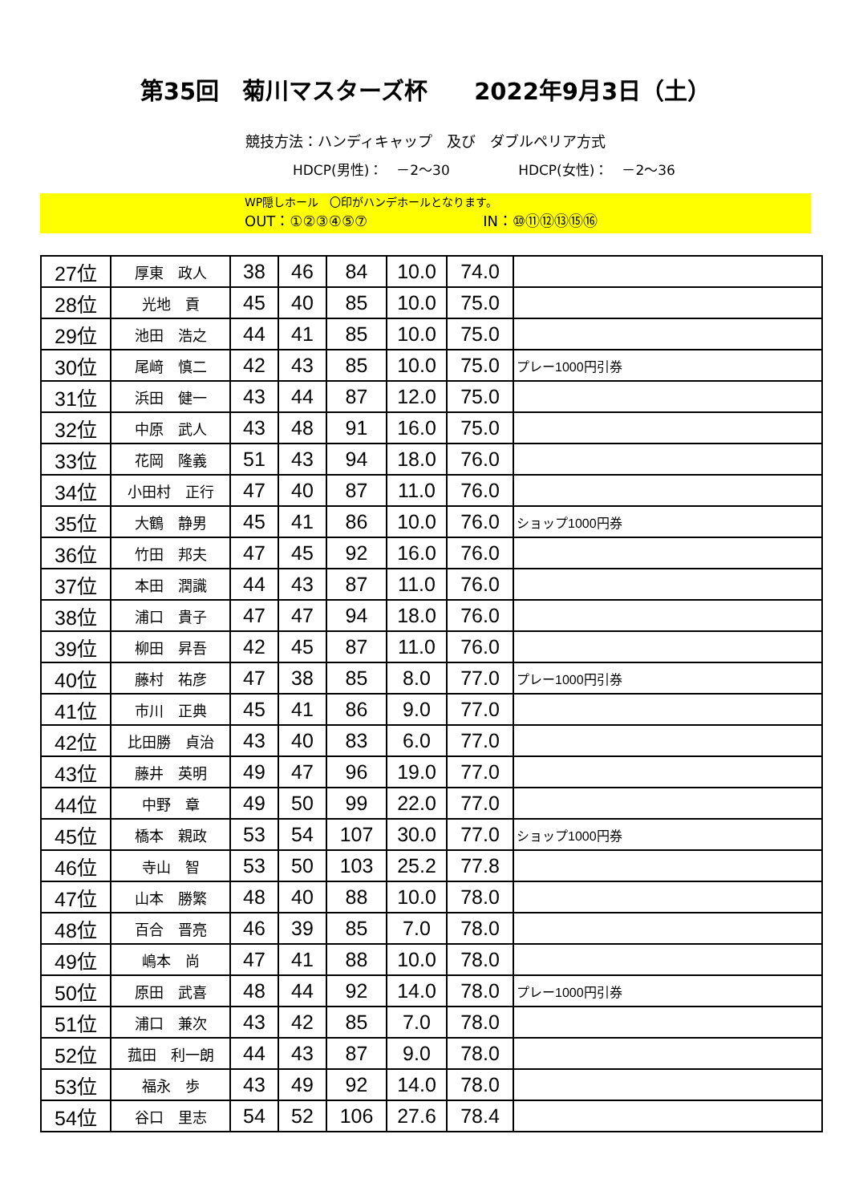第35回　菊川マスターズ杯　　2022年9月3日（土）
競技方法：ハンディキャップ　及び　ダブルペリア方式
HDCP(男性)：　－2～30 HDCP(女性)：　－2～36
WP隠しホール　〇印がハンデホールとなります。
OUT：①②③④⑤⑦　　　　　　　　IN：⑩⑪⑫⑬⑮⑯
| 27位 | 厚東 政人 | 38 | 46 | 84 | 10.0 | 74.0 | |
| 28位 | 光地 貢 | 45 | 40 | 85 | 10.0 | 75.0 | |
| 29位 | 池田 浩之 | 44 | 41 | 85 | 10.0 | 75.0 | |
| 30位 | 尾﨑 慎二 | 42 | 43 | 85 | 10.0 | 75.0 | プレー1000円引券 |
| 31位 | 浜田 健一 | 43 | 44 | 87 | 12.0 | 75.0 | |
| 32位 | 中原 武人 | 43 | 48 | 91 | 16.0 | 75.0 | |
| 33位 | 花岡 隆義 | 51 | 43 | 94 | 18.0 | 76.0 | |
| 34位 | 小田村 正行 | 47 | 40 | 87 | 11.0 | 76.0 | |
| 35位 | 大鶴 静男 | 45 | 41 | 86 | 10.0 | 76.0 | ショップ1000円券 |
| 36位 | 竹田 邦夫 | 47 | 45 | 92 | 16.0 | 76.0 | |
| 37位 | 本田 潤識 | 44 | 43 | 87 | 11.0 | 76.0 | |
| 38位 | 浦口 貴子 | 47 | 47 | 94 | 18.0 | 76.0 | |
| 39位 | 柳田 昇吾 | 42 | 45 | 87 | 11.0 | 76.0 | |
| 40位 | 藤村 祐彦 | 47 | 38 | 85 | 8.0 | 77.0 | プレー1000円引券 |
| 41位 | 市川 正典 | 45 | 41 | 86 | 9.0 | 77.0 | |
| 42位 | 比田勝 貞治 | 43 | 40 | 83 | 6.0 | 77.0 | |
| 43位 | 藤井 英明 | 49 | 47 | 96 | 19.0 | 77.0 | |
| 44位 | 中野 章 | 49 | 50 | 99 | 22.0 | 77.0 | |
| 45位 | 橋本 親政 | 53 | 54 | 107 | 30.0 | 77.0 | ショップ1000円券 |
| 46位 | 寺山 智 | 53 | 50 | 103 | 25.2 | 77.8 | |
| 47位 | 山本 勝繁 | 48 | 40 | 88 | 10.0 | 78.0 | |
| 48位 | 百合 晋亮 | 46 | 39 | 85 | 7.0 | 78.0 | |
| 49位 | 嶋本 尚 | 47 | 41 | 88 | 10.0 | 78.0 | |
| 50位 | 原田 武喜 | 48 | 44 | 92 | 14.0 | 78.0 | プレー1000円引券 |
| 51位 | 浦口 兼次 | 43 | 42 | 85 | 7.0 | 78.0 | |
| 52位 | 菰田 利一朗 | 44 | 43 | 87 | 9.0 | 78.0 | |
| 53位 | 福永 歩 | 43 | 49 | 92 | 14.0 | 78.0 | |
| 54位 | 谷口 里志 | 54 | 52 | 106 | 27.6 | 78.4 | |